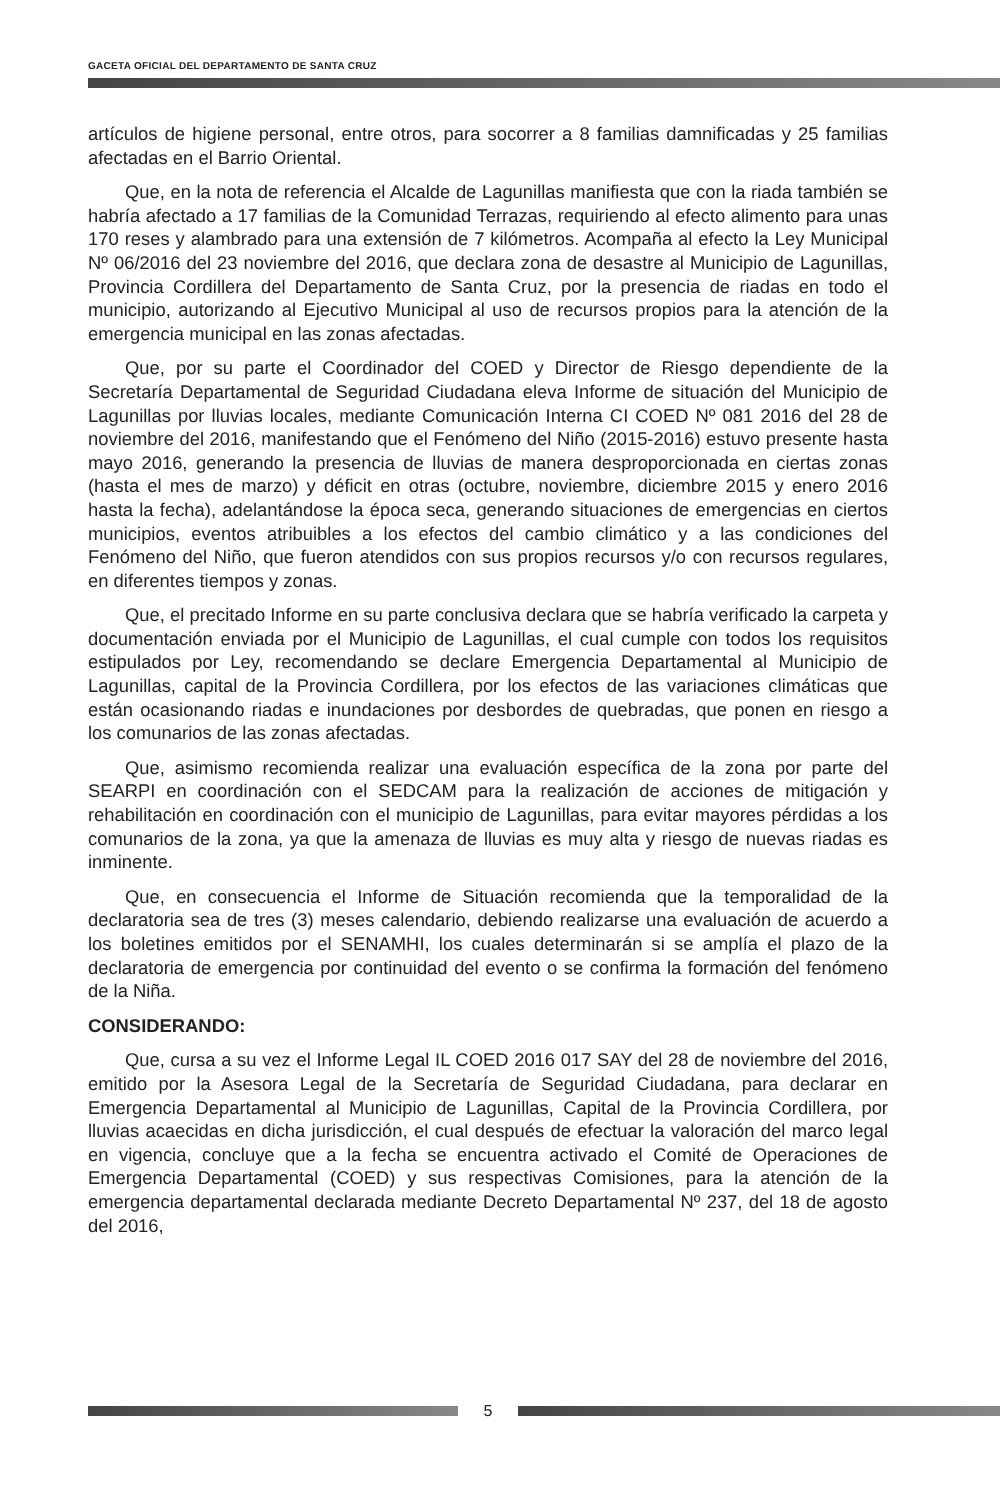GACETA OFICIAL DEL DEPARTAMENTO DE SANTA CRUZ
artículos de higiene personal, entre otros, para socorrer a 8 familias damnificadas y 25 familias afectadas en el Barrio Oriental.
Que, en la nota de referencia el Alcalde de Lagunillas manifiesta que con la riada también se habría afectado a 17 familias de la Comunidad Terrazas, requiriendo al efecto alimento para unas 170 reses y alambrado para una extensión de 7 kilómetros. Acompaña al efecto la Ley Municipal Nº 06/2016 del 23 noviembre del 2016, que declara zona de desastre al Municipio de Lagunillas, Provincia Cordillera del Departamento de Santa Cruz, por la presencia de riadas en todo el municipio, autorizando al Ejecutivo Municipal al uso de recursos propios para la atención de la emergencia municipal en las zonas afectadas.
Que, por su parte el Coordinador del COED y Director de Riesgo dependiente de la Secretaría Departamental de Seguridad Ciudadana eleva Informe de situación del Municipio de Lagunillas por lluvias locales, mediante Comunicación Interna CI COED Nº 081 2016 del 28 de noviembre del 2016, manifestando que el Fenómeno del Niño (2015-2016) estuvo presente hasta mayo 2016, generando la presencia de lluvias de manera desproporcionada en ciertas zonas (hasta el mes de marzo) y déficit en otras (octubre, noviembre, diciembre 2015 y enero 2016 hasta la fecha), adelantándose la época seca, generando situaciones de emergencias en ciertos municipios, eventos atribuibles a los efectos del cambio climático y a las condiciones del Fenómeno del Niño, que fueron atendidos con sus propios recursos y/o con recursos regulares, en diferentes tiempos y zonas.
Que, el precitado Informe en su parte conclusiva declara que se habría verificado la carpeta y documentación enviada por el Municipio de Lagunillas, el cual cumple con todos los requisitos estipulados por Ley, recomendando se declare Emergencia Departamental al Municipio de Lagunillas, capital de la Provincia Cordillera, por los efectos de las variaciones climáticas que están ocasionando riadas e inundaciones por desbordes de quebradas, que ponen en riesgo a los comunarios de las zonas afectadas.
Que, asimismo recomienda realizar una evaluación específica de la zona por parte del SEARPI en coordinación con el SEDCAM para la realización de acciones de mitigación y rehabilitación en coordinación con el municipio de Lagunillas, para evitar mayores pérdidas a los comunarios de la zona, ya que la amenaza de lluvias es muy alta y riesgo de nuevas riadas es inminente.
Que, en consecuencia el Informe de Situación recomienda que la temporalidad de la declaratoria sea de tres (3) meses calendario, debiendo realizarse una evaluación de acuerdo a los boletines emitidos por el SENAMHI, los cuales determinarán si se amplía el plazo de la declaratoria de emergencia por continuidad del evento o se confirma la formación del fenómeno de la Niña.
CONSIDERANDO:
Que, cursa a su vez el Informe Legal IL COED 2016 017 SAY del 28 de noviembre del 2016, emitido por la Asesora Legal de la Secretaría de Seguridad Ciudadana, para declarar en Emergencia Departamental al Municipio de Lagunillas, Capital de la Provincia Cordillera, por lluvias acaecidas en dicha jurisdicción, el cual después de efectuar la valoración del marco legal en vigencia, concluye que a la fecha se encuentra activado el Comité de Operaciones de Emergencia Departamental (COED) y sus respectivas Comisiones, para la atención de la emergencia departamental declarada mediante Decreto Departamental Nº 237, del 18 de agosto del 2016,
5